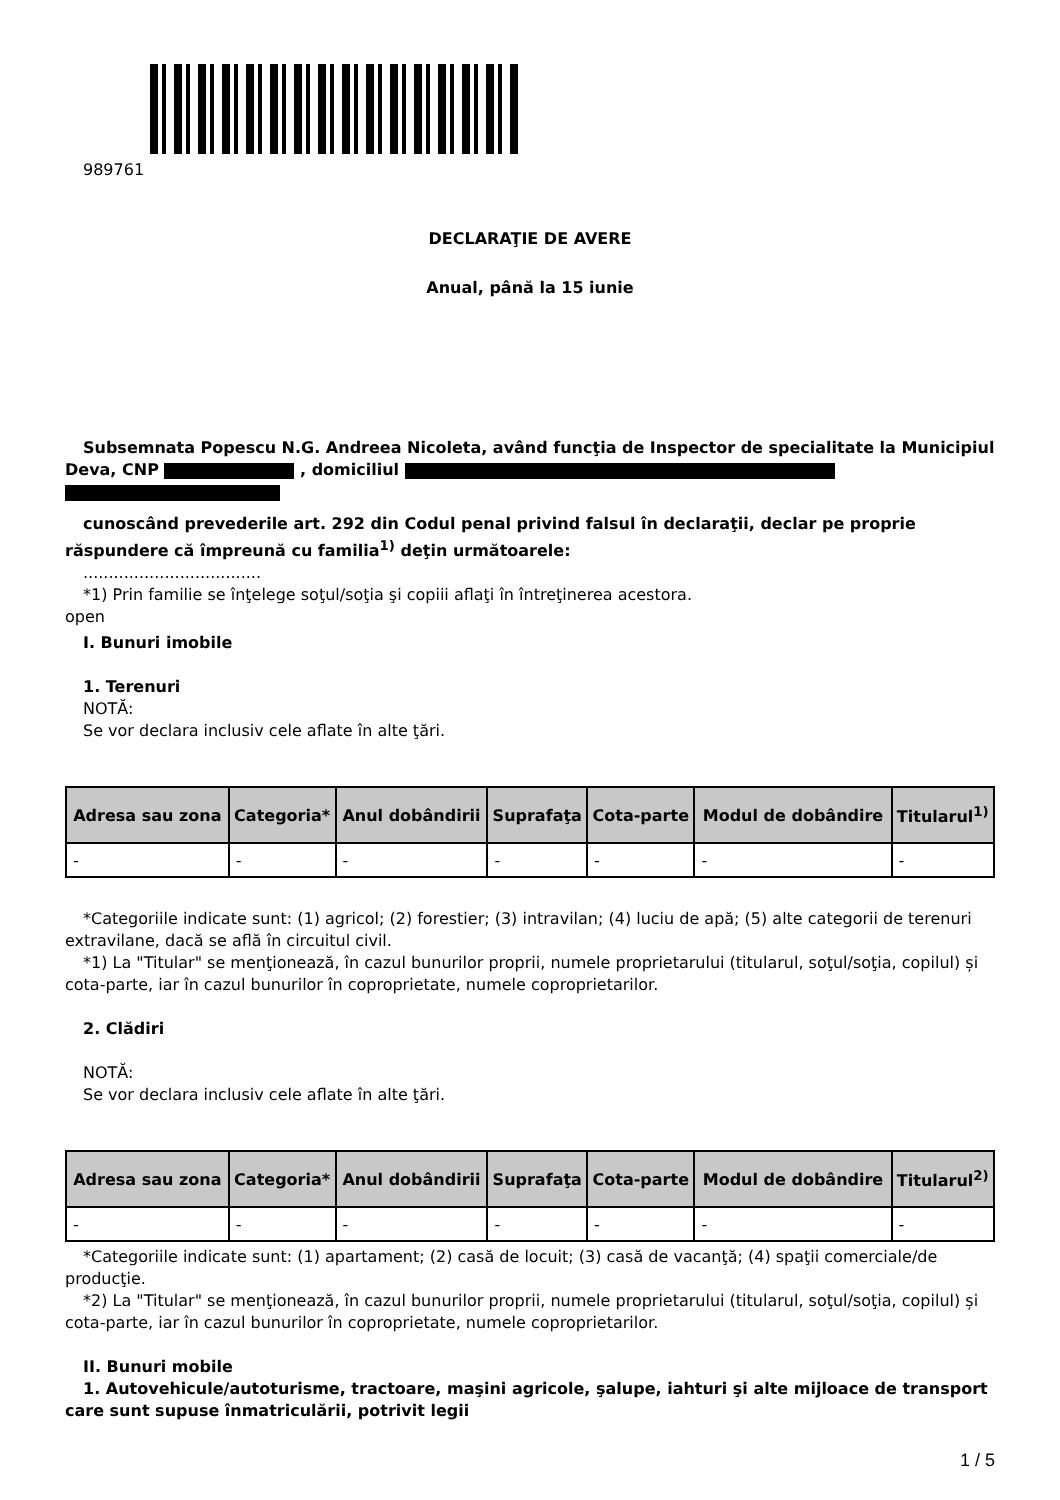989761
DECLARAŢIE DE AVERE
Anual, până la 15 iunie
Subsemnata Popescu N.G. Andreea Nicoleta, având funcţia de Inspector de specialitate la Municipiul Deva, CNP , domiciliul
cunoscând prevederile art. 292 din Codul penal privind falsul în declaraţii, declar pe proprie răspundere că împreună cu familia<sup>1)</sup> deţin următoarele:
...................................
*1) Prin familie se înţelege soţul/soţia şi copiii aflaţi în întreţinerea acestora.
open
I. Bunuri imobile
1. Terenuri
NOTĂ:
Se vor declara inclusiv cele aflate în alte ţări.
| Adresa sau zona | Categoria* | Anul dobândirii | Suprafaţa | Cota-parte | Modul de dobândire | Titularul<sup>1)</sup> |
| --- | --- | --- | --- | --- | --- | --- |
| - | - | - | - | - | - | - |
*Categoriile indicate sunt: (1) agricol; (2) forestier; (3) intravilan; (4) luciu de apă; (5) alte categorii de terenuri extravilane, dacă se află în circuitul civil.
*1) La "Titular" se menţionează, în cazul bunurilor proprii, numele proprietarului (titularul, soţul/soţia, copilul) și cota-parte, iar în cazul bunurilor în coproprietate, numele coproprietarilor.
2. Clădiri
NOTĂ:
Se vor declara inclusiv cele aflate în alte ţări.
| Adresa sau zona | Categoria* | Anul dobândirii | Suprafaţa | Cota-parte | Modul de dobândire | Titularul<sup>2)</sup> |
| --- | --- | --- | --- | --- | --- | --- |
| - | - | - | - | - | - | - |
*Categoriile indicate sunt: (1) apartament; (2) casă de locuit; (3) casă de vacanţă; (4) spaţii comerciale/de producţie.
*2) La "Titular" se menţionează, în cazul bunurilor proprii, numele proprietarului (titularul, soţul/soţia, copilul) și cota-parte, iar în cazul bunurilor în coproprietate, numele coproprietarilor.
II. Bunuri mobile
1. Autovehicule/autoturisme, tractoare, maşini agricole, şalupe, iahturi şi alte mijloace de transport care sunt supuse înmatriculării, potrivit legii
1 / 5